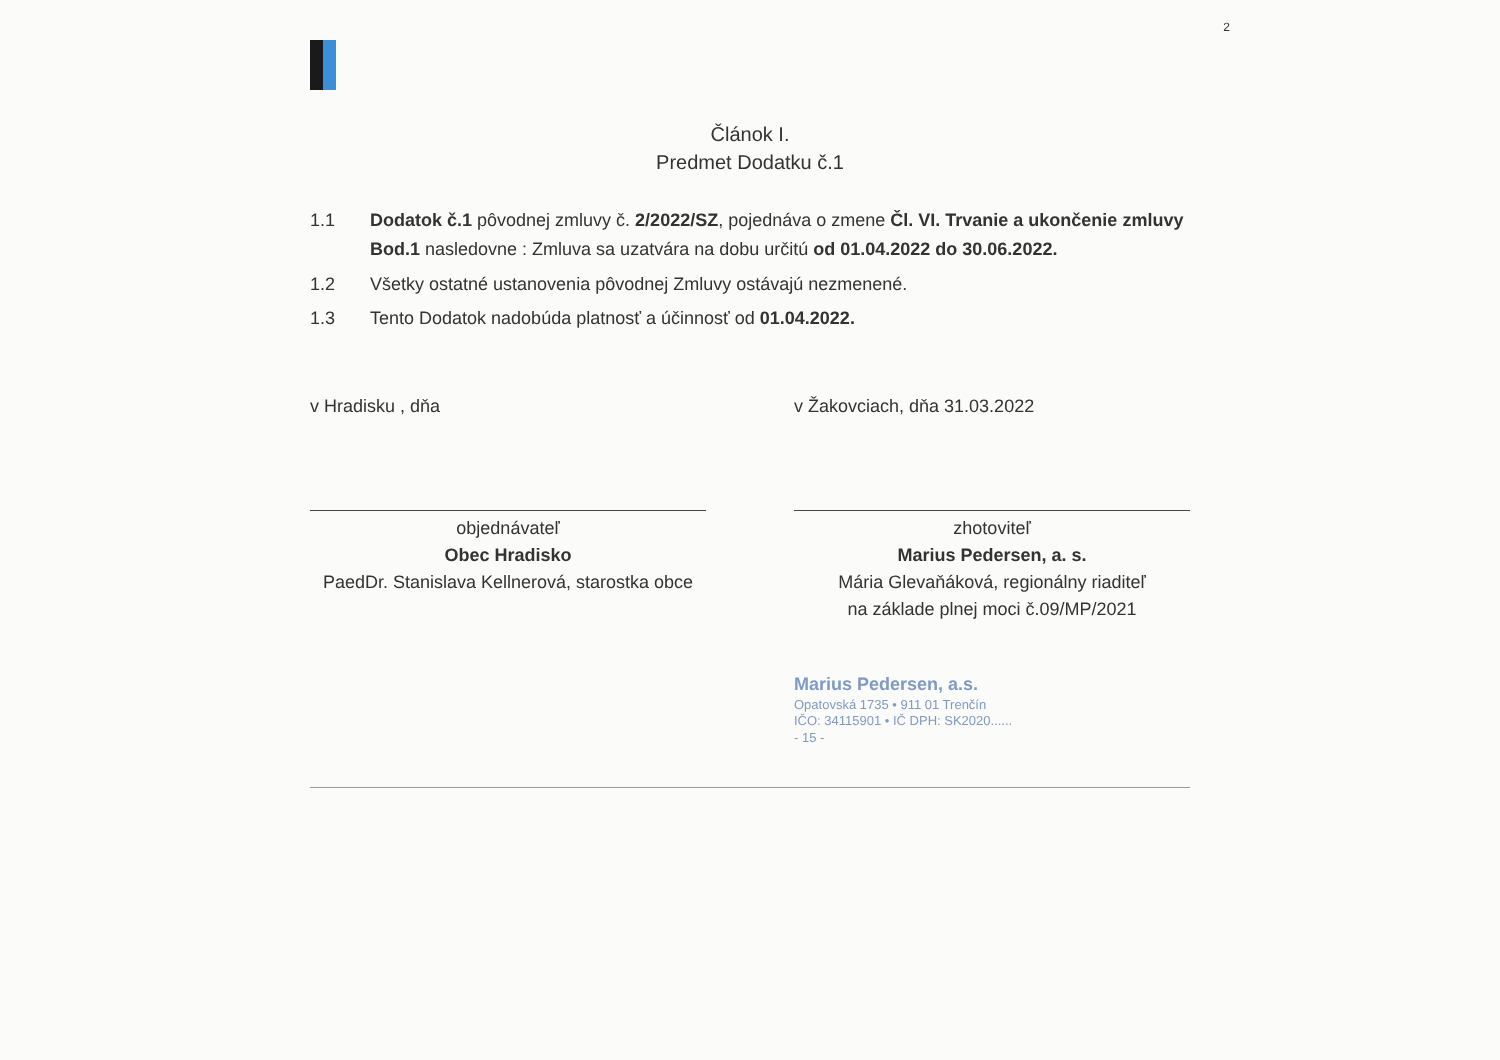2
Článok I.
Predmet Dodatku č.1
1.1 Dodatok č.1 pôvodnej zmluvy č. 2/2022/SZ, pojednáva o zmene Čl. VI. Trvanie a ukončenie zmluvy
Bod.1 nasledovne : Zmluva sa uzatvára na dobu určitú od 01.04.2022 do 30.06.2022.
1.2 Všetky ostatné ustanovenia pôvodnej Zmluvy ostávajú nezmenené.
1.3 Tento Dodatok nadobúda platnosť a účinnosť od 01.04.2022.
v Hradisku , dňa
objednávateľ
Obec Hradisko
PaedDr. Stanislava Kellnerová, starostka obce
v Žakovciach, dňa 31.03.2022
zhotoviteľ
Marius Pedersen, a. s.
Mária Glevaňáková, regionálny riaditeľ
na základe plnej moci č.09/MP/2021
Marius Pedersen, a.s.
Opatovská 1735 • 911 01 Trenčín
IČO: 34115901 • IČ DPH: SK2020......
- 15 -